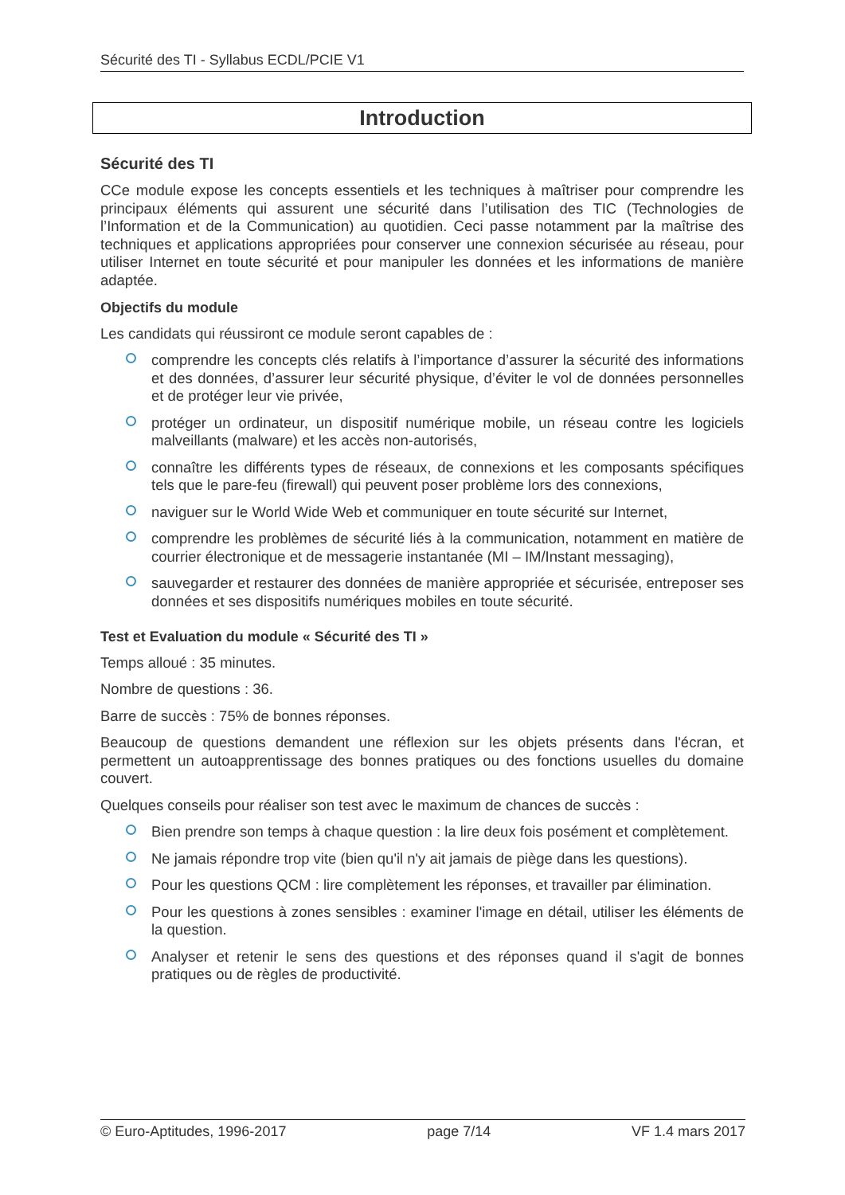Sécurité des TI - Syllabus ECDL/PCIE V1
Introduction
Sécurité des TI
CCe module expose les concepts essentiels et les techniques à maîtriser pour comprendre les principaux éléments qui assurent une sécurité dans l’utilisation des TIC (Technologies de l’Information et de la Communication) au quotidien. Ceci passe notamment par la maîtrise des techniques et applications appropriées pour conserver une connexion sécurisée au réseau, pour utiliser Internet en toute sécurité et pour manipuler les données et les informations de manière adaptée.
Objectifs du module
Les candidats qui réussiront ce module seront capables de :
comprendre les concepts clés relatifs à l’importance d’assurer la sécurité des informations et des données, d’assurer leur sécurité physique, d’éviter le vol de données personnelles et de protéger leur vie privée,
protéger un ordinateur, un dispositif numérique mobile, un réseau contre les logiciels malveillants (malware) et les accès non-autorisés,
connaître les différents types de réseaux, de connexions et les composants spécifiques tels que le pare-feu (firewall) qui peuvent poser problème lors des connexions,
naviguer sur le World Wide Web et communiquer en toute sécurité sur Internet,
comprendre les problèmes de sécurité liés à la communication, notamment en matière de courrier électronique et de messagerie instantanée (MI – IM/Instant messaging),
sauvegarder et restaurer des données de manière appropriée et sécurisée, entreposer ses données et ses dispositifs numériques mobiles en toute sécurité.
Test et Evaluation du module « Sécurité des TI »
Temps alloué : 35 minutes.
Nombre de questions : 36.
Barre de succès : 75% de bonnes réponses.
Beaucoup de questions demandent une réflexion sur les objets présents dans l'écran, et permettent un autoapprentissage des bonnes pratiques ou des fonctions usuelles du domaine couvert.
Quelques conseils pour réaliser son test avec le maximum de chances de succès :
Bien prendre son temps à chaque question : la lire deux fois posément et complètement.
Ne jamais répondre trop vite (bien qu'il n'y ait jamais de piège dans les questions).
Pour les questions QCM : lire complètement les réponses, et travailler par élimination.
Pour les questions à zones sensibles : examiner l'image en détail, utiliser les éléments de la question.
Analyser et retenir le sens des questions et des réponses quand il s'agit de bonnes pratiques ou de règles de productivité.
© Euro-Aptitudes, 1996-2017 page 7/14 VF 1.4 mars 2017